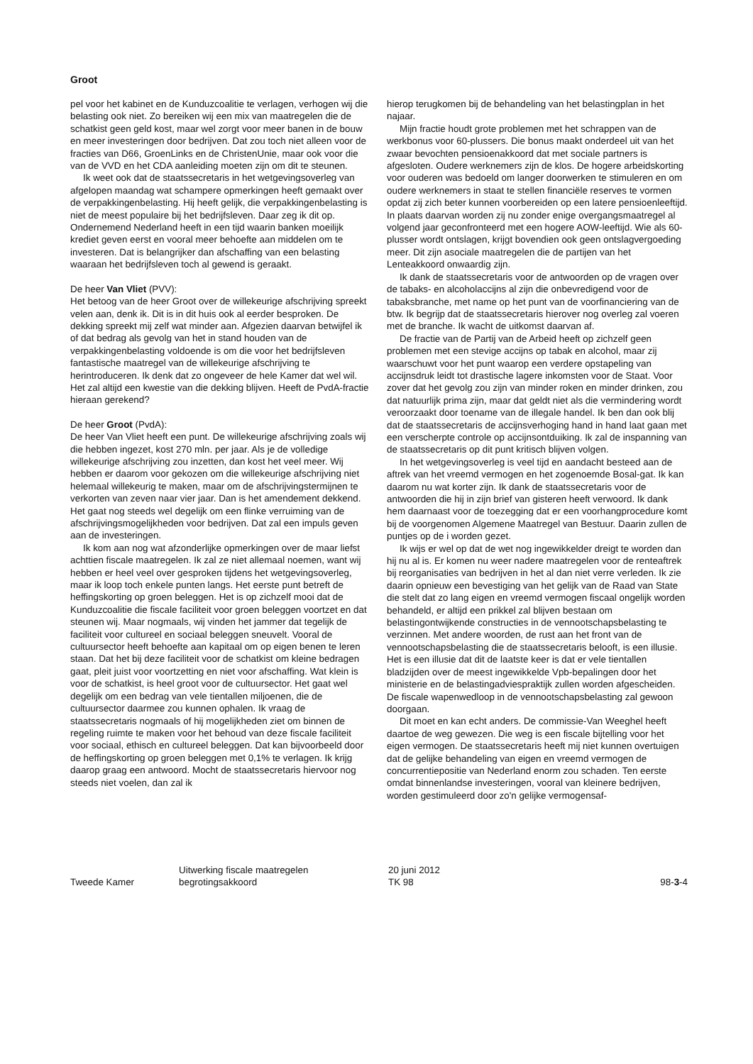Groot
pel voor het kabinet en de Kunduzcoalitie te verlagen, verhogen wij die belasting ook niet. Zo bereiken wij een mix van maatregelen die de schatkist geen geld kost, maar wel zorgt voor meer banen in de bouw en meer investeringen door bedrijven. Dat zou toch niet alleen voor de fracties van D66, GroenLinks en de ChristenUnie, maar ook voor die van de VVD en het CDA aanleiding moeten zijn om dit te steunen.
Ik weet ook dat de staatssecretaris in het wetgevingsoverleg van afgelopen maandag wat schampere opmerkingen heeft gemaakt over de verpakkingenbelasting. Hij heeft gelijk, die verpakkingenbelasting is niet de meest populaire bij het bedrijfsleven. Daar zeg ik dit op. Ondernemend Nederland heeft in een tijd waarin banken moeilijk krediet geven eerst en vooral meer behoefte aan middelen om te investeren. Dat is belangrijker dan afschaffing van een belasting waaraan het bedrijfsleven toch al gewend is geraakt.
De heer Van Vliet (PVV):
Het betoog van de heer Groot over de willekeurige afschrijving spreekt velen aan, denk ik. Dit is in dit huis ook al eerder besproken. De dekking spreekt mij zelf wat minder aan. Afgezien daarvan betwijfel ik of dat bedrag als gevolg van het in stand houden van de verpakkingenbelasting voldoende is om die voor het bedrijfsleven fantastische maatregel van de willekeurige afschrijving te herintroduceren. Ik denk dat zo ongeveer de hele Kamer dat wel wil. Het zal altijd een kwestie van die dekking blijven. Heeft de PvdA-fractie hieraan gerekend?
De heer Groot (PvdA):
De heer Van Vliet heeft een punt. De willekeurige afschrijving zoals wij die hebben ingezet, kost 270 mln. per jaar. Als je de volledige willekeurige afschrijving zou inzetten, dan kost het veel meer. Wij hebben er daarom voor gekozen om die willekeurige afschrijving niet helemaal willekeurig te maken, maar om de afschrijvingstermijnen te verkorten van zeven naar vier jaar. Dan is het amendement dekkend. Het gaat nog steeds wel degelijk om een flinke verruiming van de afschrijvingsmogelijkheden voor bedrijven. Dat zal een impuls geven aan de investeringen.
Ik kom aan nog wat afzonderlijke opmerkingen over de maar liefst achttien fiscale maatregelen. Ik zal ze niet allemaal noemen, want wij hebben er heel veel over gesproken tijdens het wetgevingsoverleg, maar ik loop toch enkele punten langs. Het eerste punt betreft de heffingskorting op groen beleggen. Het is op zichzelf mooi dat de Kunduzcoalitie die fiscale faciliteit voor groen beleggen voortzet en dat steunen wij. Maar nogmaals, wij vinden het jammer dat tegelijk de faciliteit voor cultureel en sociaal beleggen sneuvelt. Vooral de cultuursector heeft behoefte aan kapitaal om op eigen benen te leren staan. Dat het bij deze faciliteit voor de schatkist om kleine bedragen gaat, pleit juist voor voortzetting en niet voor afschaffing. Wat klein is voor de schatkist, is heel groot voor de cultuursector. Het gaat wel degelijk om een bedrag van vele tientallen miljoenen, die de cultuursector daarmee zou kunnen ophalen. Ik vraag de staatssecretaris nogmaals of hij mogelijkheden ziet om binnen de regeling ruimte te maken voor het behoud van deze fiscale faciliteit voor sociaal, ethisch en cultureel beleggen. Dat kan bijvoorbeeld door de heffingskorting op groen beleggen met 0,1% te verlagen. Ik krijg daarop graag een antwoord. Mocht de staatssecretaris hiervoor nog steeds niet voelen, dan zal ik
hierop terugkomen bij de behandeling van het belastingplan in het najaar.
Mijn fractie houdt grote problemen met het schrappen van de werkbonus voor 60-plussers. Die bonus maakt onderdeel uit van het zwaar bevochten pensioenakkoord dat met sociale partners is afgesloten. Oudere werknemers zijn de klos. De hogere arbeidskorting voor ouderen was bedoeld om langer doorwerken te stimuleren en om oudere werknemers in staat te stellen financiële reserves te vormen opdat zij zich beter kunnen voorbereiden op een latere pensioenleeftijd. In plaats daarvan worden zij nu zonder enige overgangsmaatregel al volgend jaar geconfronteerd met een hogere AOW-leeftijd. Wie als 60-plusser wordt ontslagen, krijgt bovendien ook geen ontslagvergoeding meer. Dit zijn asociale maatregelen die de partijen van het Lenteakkoord onwaardig zijn.
Ik dank de staatssecretaris voor de antwoorden op de vragen over de tabaks- en alcoholaccijns al zijn die onbevredigend voor de tabaksbranche, met name op het punt van de voorfinanciering van de btw. Ik begrijp dat de staatssecretaris hierover nog overleg zal voeren met de branche. Ik wacht de uitkomst daarvan af.
De fractie van de Partij van de Arbeid heeft op zichzelf geen problemen met een stevige accijns op tabak en alcohol, maar zij waarschuwt voor het punt waarop een verdere opstapeling van accijnsdruk leidt tot drastische lagere inkomsten voor de Staat. Voor zover dat het gevolg zou zijn van minder roken en minder drinken, zou dat natuurlijk prima zijn, maar dat geldt niet als die vermindering wordt veroorzaakt door toename van de illegale handel. Ik ben dan ook blij dat de staatssecretaris de accijnsverhoging hand in hand laat gaan met een verscherpte controle op accijnsontduiking. Ik zal de inspanning van de staatssecretaris op dit punt kritisch blijven volgen.
In het wetgevingsoverleg is veel tijd en aandacht besteed aan de aftrek van het vreemd vermogen en het zogenoemde Bosal-gat. Ik kan daarom nu wat korter zijn. Ik dank de staatssecretaris voor de antwoorden die hij in zijn brief van gisteren heeft verwoord. Ik dank hem daarnaast voor de toezegging dat er een voorhangprocedure komt bij de voorgenomen Algemene Maatregel van Bestuur. Daarin zullen de puntjes op de i worden gezet.
Ik wijs er wel op dat de wet nog ingewikkelder dreigt te worden dan hij nu al is. Er komen nu weer nadere maatregelen voor de renteaftrek bij reorganisaties van bedrijven in het al dan niet verre verleden. Ik zie daarin opnieuw een bevestiging van het gelijk van de Raad van State die stelt dat zo lang eigen en vreemd vermogen fiscaal ongelijk worden behandeld, er altijd een prikkel zal blijven bestaan om belastingontwijkende constructies in de vennootschapsbelasting te verzinnen. Met andere woorden, de rust aan het front van de vennootschapsbelasting die de staatssecretaris belooft, is een illusie. Het is een illusie dat dit de laatste keer is dat er vele tientallen bladzijden over de meest ingewikkelde Vpb-bepalingen door het ministerie en de belastingadviespraktijk zullen worden afgescheiden. De fiscale wapenwedloop in de vennootschapsbelasting zal gewoon doorgaan.
Dit moet en kan echt anders. De commissie-Van Weeghel heeft daartoe de weg gewezen. Die weg is een fiscale bijtelling voor het eigen vermogen. De staatssecretaris heeft mij niet kunnen overtuigen dat de gelijke behandeling van eigen en vreemd vermogen de concurrentiepositie van Nederland enorm zou schaden. Ten eerste omdat binnenlandse investeringen, vooral van kleinere bedrijven, worden gestimuleerd door zo'n gelijke vermogensaf-
Tweede Kamer
Uitwerking fiscale maatregelen
begrotingsakkoord
20 juni 2012
TK 98
98-3-4